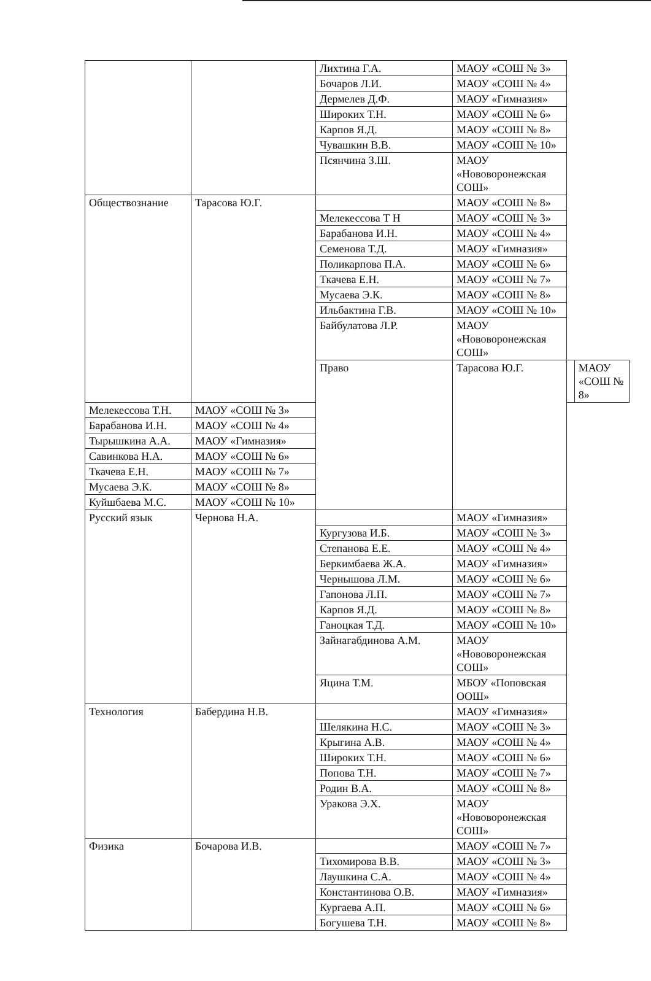| | | Лихтина Г.А. | МАОУ «СОШ № 3» | | |
| | | Бочаров Л.И. | МАОУ «СОШ № 4» | | |
| | | Дермелев Д.Ф. | МАОУ «Гимназия» | | |
| | | Широких Т.Н. | МАОУ «СОШ № 6» | | |
| | | Карпов Я.Д. | МАОУ «СОШ № 8» | | |
| | | Чувашкин В.В. | МАОУ «СОШ № 10» | | |
| | | Псянчина З.Ш. | МАОУ «Нововоронежская СОШ» | | |
| Обществознание | Тарасова Ю.Г. | | МАОУ «СОШ № 8» | | |
| | | Мелекессова Т Н | МАОУ «СОШ № 3» | | |
| | | Барабанова И.Н. | МАОУ «СОШ № 4» | | |
| | | Семенова Т.Д. | МАОУ «Гимназия» | | |
| | | Поликарпова П.А. | МАОУ «СОШ № 6» | | |
| | | Ткачева Е.Н. | МАОУ «СОШ № 7» | | |
| | | Мусаева Э.К. | МАОУ «СОШ № 8» | | |
| | | Ильбактина Г.В. | МАОУ «СОШ № 10» | | |
| | | Байбулатова Л.Р. | МАОУ «Нововоронежская СОШ» | | |
| | | Право | Тарасова Ю.Г. | | МАОУ «СОШ № 8» |
| Мелекессова Т.Н. | МАОУ «СОШ № 3» | | | | |
| Барабанова И.Н. | МАОУ «СОШ № 4» | | | | |
| Тырышкина А.А. | МАОУ «Гимназия» | | | | |
| Савинкова Н.А. | МАОУ «СОШ № 6» | | | | |
| Ткачева Е.Н. | МАОУ «СОШ № 7» | | | | |
| Мусаева Э.К. | МАОУ «СОШ № 8» | | | | |
| Куйшбаева М.С. | МАОУ «СОШ № 10» | | | | |
| Русский язык | Чернова Н.А. | | МАОУ «Гимназия» | | |
| | | Кургузова И.Б. | МАОУ «СОШ № 3» | | |
| | | Степанова Е.Е. | МАОУ «СОШ № 4» | | |
| | | Беркимбаева Ж.А. | МАОУ «Гимназия» | | |
| | | Чернышова Л.М. | МАОУ «СОШ № 6» | | |
| | | Гапонова Л.П. | МАОУ «СОШ № 7» | | |
| | | Карпов Я.Д. | МАОУ «СОШ № 8» | | |
| | | Ганоцкая Т.Д. | МАОУ «СОШ № 10» | | |
| | | Зайнагабдинова А.М. | МАОУ «Нововоронежская СОШ» | | |
| | | Яцина Т.М. | МБОУ «Поповская ООШ» | | |
| Технология | Бабердина Н.В. | | МАОУ «Гимназия» | | |
| | | Шелякина Н.С. | МАОУ «СОШ № 3» | | |
| | | Крыгина А.В. | МАОУ «СОШ № 4» | | |
| | | Широких Т.Н. | МАОУ «СОШ № 6» | | |
| | | Попова Т.Н. | МАОУ «СОШ № 7» | | |
| | | Родин В.А. | МАОУ «СОШ № 8» | | |
| | | Уракова Э.Х. | МАОУ «Нововоронежская СОШ» | | |
| Физика | Бочарова И.В. | | МАОУ «СОШ № 7» | | |
| | | Тихомирова В.В. | МАОУ «СОШ № 3» | | |
| | | Лаушкина С.А. | МАОУ «СОШ № 4» | | |
| | | Константинова О.В. | МАОУ «Гимназия» | | |
| | | Кургаева А.П. | МАОУ «СОШ № 6» | | |
| | | Богушева Т.Н. | МАОУ «СОШ № 8» | | |